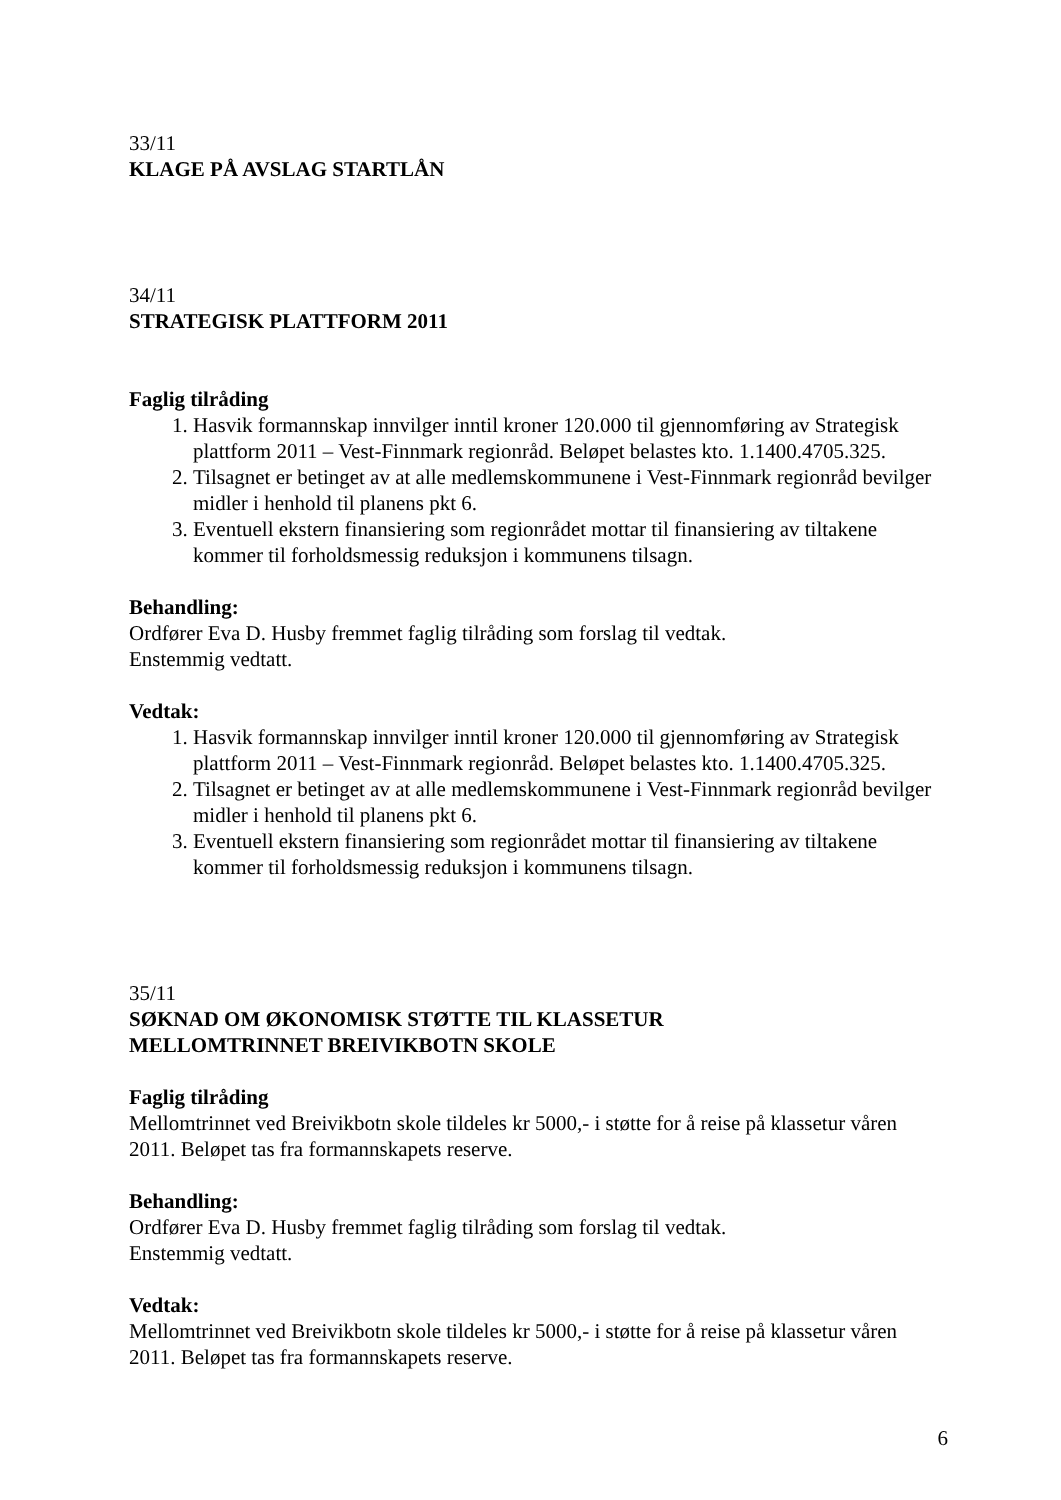33/11
KLAGE PÅ AVSLAG STARTLÅN
34/11
STRATEGISK PLATTFORM 2011
Faglig tilråding
1. Hasvik formannskap innvilger inntil kroner 120.000 til gjennomføring av Strategisk plattform 2011 – Vest-Finnmark regionråd. Beløpet belastes kto. 1.1400.4705.325.
2. Tilsagnet er betinget av at alle medlemskommunene i Vest-Finnmark regionråd bevilger midler i henhold til planens pkt 6.
3. Eventuell ekstern finansiering som regionrådet mottar til finansiering av tiltakene kommer til forholdsmessig reduksjon i kommunens tilsagn.
Behandling:
Ordfører Eva D. Husby fremmet faglig tilråding som forslag til vedtak.
Enstemmig vedtatt.
Vedtak:
1. Hasvik formannskap innvilger inntil kroner 120.000 til gjennomføring av Strategisk plattform 2011 – Vest-Finnmark regionråd. Beløpet belastes kto. 1.1400.4705.325.
2. Tilsagnet er betinget av at alle medlemskommunene i Vest-Finnmark regionråd bevilger midler i henhold til planens pkt 6.
3. Eventuell ekstern finansiering som regionrådet mottar til finansiering av tiltakene kommer til forholdsmessig reduksjon i kommunens tilsagn.
35/11
SØKNAD OM ØKONOMISK STØTTE TIL KLASSETUR
MELLOMTRINNET BREIVIKBOTN SKOLE
Faglig tilråding
Mellomtrinnet ved Breivikbotn skole tildeles kr 5000,- i støtte for å reise på klassetur våren 2011. Beløpet tas fra formannskapets reserve.
Behandling:
Ordfører Eva D. Husby fremmet faglig tilråding som forslag til vedtak.
Enstemmig vedtatt.
Vedtak:
Mellomtrinnet ved Breivikbotn skole tildeles kr 5000,- i støtte for å reise på klassetur våren 2011. Beløpet tas fra formannskapets reserve.
6